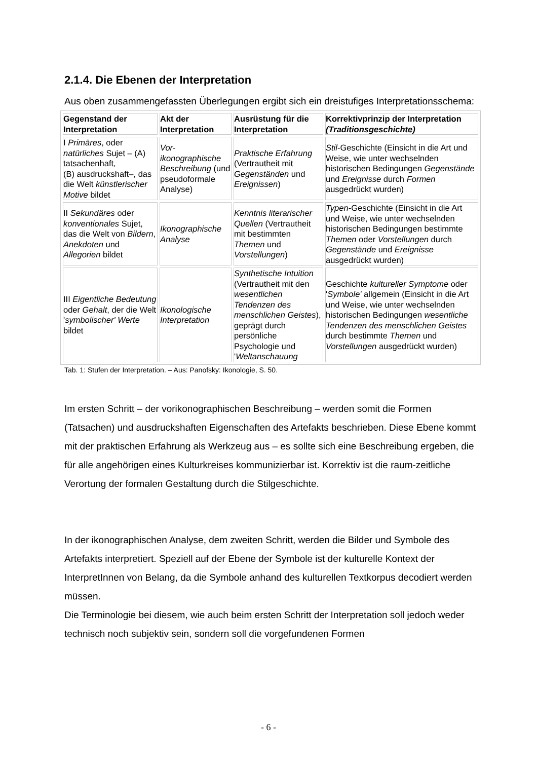2.1.4. Die Ebenen der Interpretation
Aus oben zusammengefassten Überlegungen ergibt sich ein dreistufiges Interpretationsschema:
| Gegenstand der Interpretation | Akt der Interpretation | Ausrüstung für die Interpretation | Korrektivprinzip der Interpretation (Traditionsgeschichte) |
| --- | --- | --- | --- |
| I Primäres , oder natürliches Sujet – (A) tatsachenhaft, (B) ausdruckshaft–, das die Welt künstlerischer Motive bildet | Vor-ikonographische Beschreibung (und pseudoformale Analyse) | Praktische Erfahrung (Vertrautheit mit Gegenständen und Ereignissen ) | Stil -Geschichte (Einsicht in die Art und Weise, wie unter wechselnden historischen Bedingungen Gegenstände und Ereignisse durch Formen ausgedrückt wurden) |
| II Sekundäres oder konventionales Sujet, das die Welt von Bildern , Anekdoten und Allegorien bildet | Ikonographische Analyse | Kenntnis literarischer Quellen (Vertrautheit mit bestimmten Themen und Vorstellungen ) | Typen -Geschichte (Einsicht in die Art und Weise, wie unter wechselnden historischen Bedingungen bestimmte Themen oder Vorstellungen durch Gegenstände und Ereignisse ausgedrückt wurden) |
| III Eigentliche Bedeutung oder Gehalt , der die Welt ' symbolischer' Werte bildet | Ikonologische Interpretation | Synthetische Intuition (Vertrautheit mit den wesentlichen Tendenzen des menschlichen Geistes ), geprägt durch persönliche Psychologie und ' Weltanschauung | Geschichte kultureller Symptome oder ' Symbole' allgemein (Einsicht in die Art und Weise, wie unter wechselnden historischen Bedingungen wesentliche Tendenzen des menschlichen Geistes durch bestimmte Themen und Vorstellungen ausgedrückt wurden) |
Tab. 1: Stufen der Interpretation. – Aus: Panofsky: Ikonologie, S. 50.
Im ersten Schritt – der vorikonographischen Beschreibung – werden somit die Formen (Tatsachen) und ausdruckshaften Eigenschaften des Artefakts beschrieben. Diese Ebene kommt mit der praktischen Erfahrung als Werkzeug aus – es sollte sich eine Beschreibung ergeben, die für alle angehörigen eines Kulturkreises kommunizierbar ist. Korrektiv ist die raum-zeitliche Verortung der formalen Gestaltung durch die Stilgeschichte.
In der ikonographischen Analyse, dem zweiten Schritt, werden die Bilder und Symbole des Artefakts interpretiert. Speziell auf der Ebene der Symbole ist der kulturelle Kontext der InterpretInnen von Belang, da die Symbole anhand des kulturellen Textkorpus decodiert werden müssen.
Die Terminologie bei diesem, wie auch beim ersten Schritt der Interpretation soll jedoch weder technisch noch subjektiv sein, sondern soll die vorgefundenen Formen
- 6 -